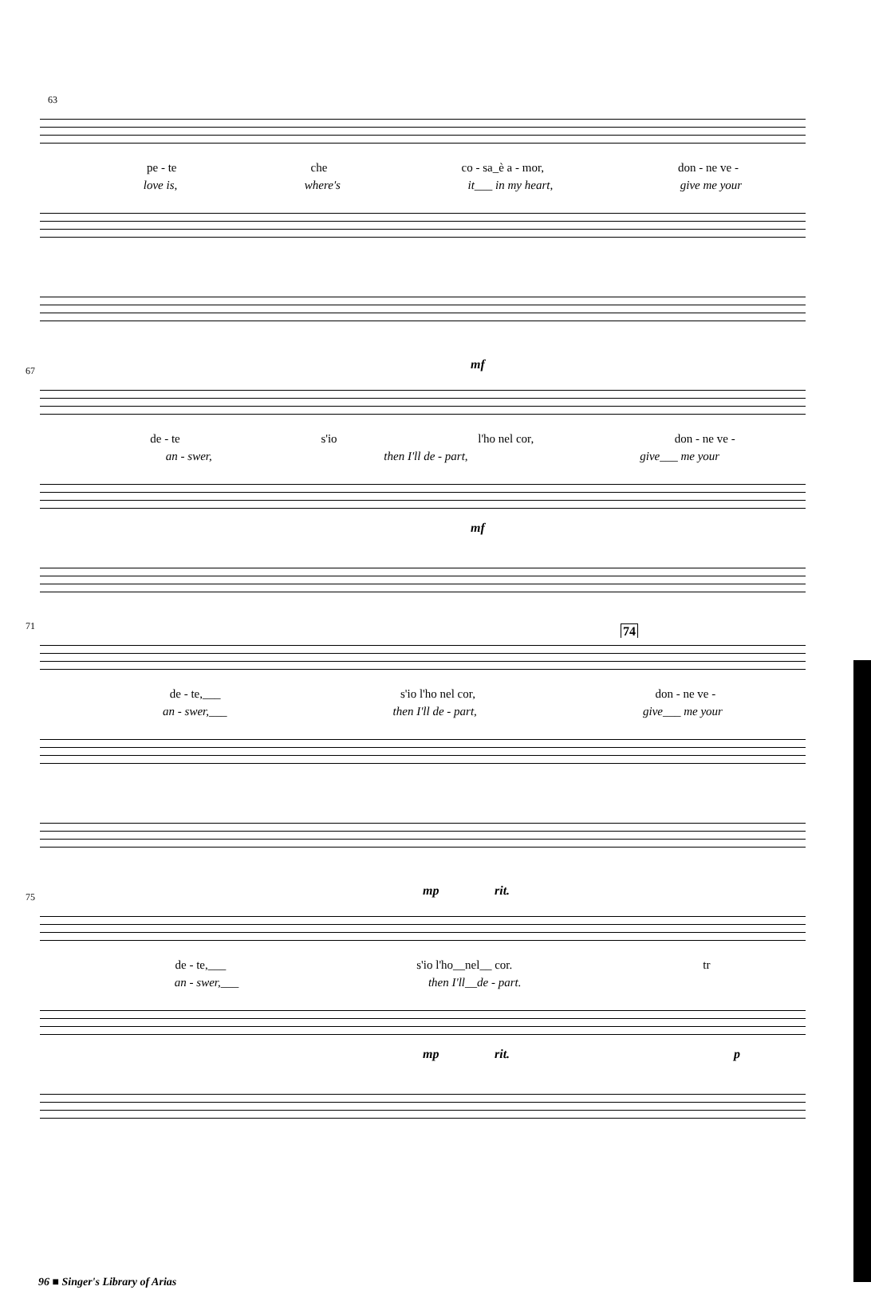63
pe - te che co - sa_è a - mor, don - ne ve -
love is, where's it___ in my heart, give me your
67 mf
de - te s'io l'ho nel cor, don - ne ve -
an - swer, then I'll de - part, give___ me your
mf
71 74
de - te,___ s'io l'ho nel cor, don - ne ve -
an - swer,___ then I'll de - part, give___ me your
75 mp rit.
de - te,___ s'io l'ho__nel__ cor. tr
an - swer,___ then I'll__de - part.
mp rit. p
96 ■ Singer's Library of Arias